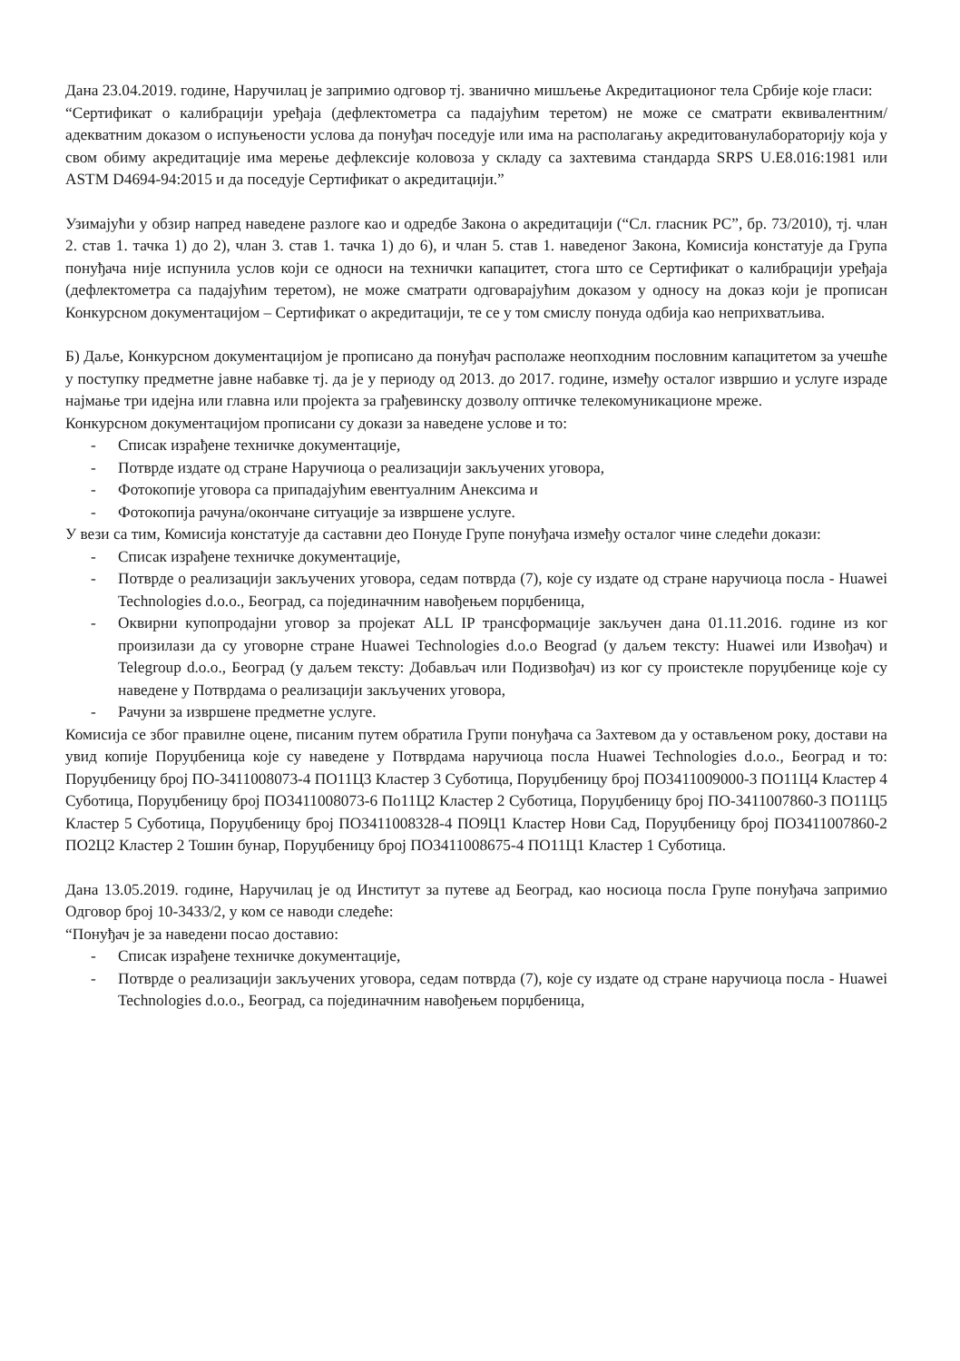Дана 23.04.2019. године, Наручилац је запримио одговор тј. званично мишљење Акредитационог тела Србије које гласи:
“Сертификат о калибрацији уређаја (дефлектометра са падајућим теретом) не може се сматрати еквивалентним/адекватним доказом о испуњености услова да понуђач поседује или има на располагању акредитованулабораторију која у свом обиму акредитације има мерење дефлексије коловоза у складу са захтевима стандарда SRPS U.E8.016:1981 или ASTM D4694-94:2015 и да поседује Сертификат о акредитацији.”
Узимајући у обзир напред наведене разлоге као и одредбе Закона о акредитацији (“Сл. гласник РС”, бр. 73/2010), тј. члан 2. став 1. тачка 1) до 2), члан 3. став 1. тачка 1) до 6), и члан 5. став 1. наведеног Закона, Комисија констатује да Група понуђача није испунила услов који се односи на технички капацитет, стога што се Сертификат о калибрацији уређаја (дефлектометра са падајућим теретом), не може сматрати одговарајућим доказом у односу на доказ који је прописан Конкурсном документацијом – Сертификат о акредитацији, те се у том смислу понуда одбија као неприхватљива.
Б) Даље, Конкурсном документацијом је прописано да понуђач располаже неопходним пословним капацитетом за учешће у поступку предметне јавне набавке тј. да је у периоду од 2013. до 2017. године, између осталог извршио и услуге израде најмање три идејна или главна или пројекта за грађевинску дозволу оптичке телекомуникационе мреже.
Конкурсном документацијом прописани су докази за наведене услове и то:
- Списак израђене техничке документације,
- Потврде издате од стране Наручиоца о реализацији закључених уговора,
- Фотокопије уговора са припадајућим евентуалним Анексима и
- Фотокопија рачуна/окончане ситуације за извршене услуге.
У вези са тим, Комисија констатује да саставни део Понуде Групе понуђача између осталог чине следећи докази:
- Списак израђене техничке документације,
- Потврде о реализацији закључених уговора, седам потврда (7), које су издате од стране наручиоца посла - Huawei Technologies d.o.o., Београд, са појединачним навођењем порџбеница,
- Оквирни купопродајни уговор за пројекат ALL IP трансформације закључен дана 01.11.2016. године из ког произилази да су уговорне стране Huawei Technologies d.o.o Beograd (у даљем тексту: Huawei или Извођач) и Telegroup d.o.o., Београд (у даљем тексту: Добављач или Подизвођач) из ког су проистекле поруџбенице које су наведене у Потврдама о реализацији закључених уговора,
- Рачуни за извршене предметне услуге.
Комисија се због правилне оцене, писаним путем обратила Групи понуђача са Захтевом да у остављеном року, достави на увид копије Поруџбеница које су наведене у Потврдама наручиоца посла Huawei Technologies d.o.o., Београд и то: Поруџбеницу број ПО-3411008073-4 ПО11Ц3 Кластер 3 Суботица, Поруџбеницу број ПО3411009000-3 ПО11Ц4 Кластер 4 Суботица, Поруџбеницу број ПО3411008073-6 По11Ц2 Кластер 2 Суботица, Поруџбеницу број ПО-3411007860-3 ПО11Ц5 Кластер 5 Суботица, Поруџбеницу број ПО3411008328-4 ПО9Ц1 Кластер Нови Сад, Поруџбеницу број ПО3411007860-2 ПО2Ц2 Кластер 2 Тошин бунар, Поруџбеницу број ПО3411008675-4 ПО11Ц1 Кластер 1 Суботица.
Дана 13.05.2019. године, Наручилац је од Институт за путеве ад Београд, као носиоца посла Групе понуђача запримио Одговор број 10-3433/2, у ком се наводи следеће:
“Понуђач је за наведени посао доставио:
- Списак израђене техничке документације,
- Потврде о реализацији закључених уговора, седам потврда (7), које су издате од стране наручиоца посла - Huawei Technologies d.o.o., Београд, са појединачним навођењем порџбеница,